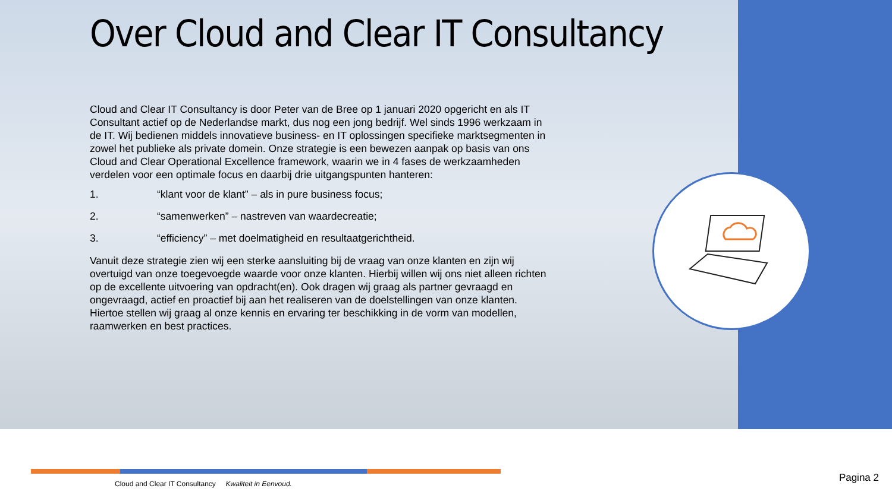Over Cloud and Clear IT Consultancy
Cloud and Clear IT Consultancy is door Peter van de Bree op 1 januari 2020 opgericht en als IT Consultant actief op de Nederlandse markt, dus nog een jong bedrijf. Wel sinds 1996 werkzaam in de IT. Wij bedienen middels innovatieve business- en IT oplossingen specifieke marktsegmenten in zowel het publieke als private domein. Onze strategie is een bewezen aanpak op basis van ons Cloud and Clear Operational Excellence framework, waarin we in 4 fases de werkzaamheden verdelen voor een optimale focus en daarbij drie uitgangspunten hanteren:
1. “klant voor de klant” – als in pure business focus;
2. “samenwerken” – nastreven van waardecreatie;
3. “efficiency” – met doelmatigheid en resultaatgerichtheid.
Vanuit deze strategie zien wij een sterke aansluiting bij de vraag van onze klanten en zijn wij overtuigd van onze toegevoegde waarde voor onze klanten. Hierbij willen wij ons niet alleen richten op de excellente uitvoering van opdracht(en). Ook dragen wij graag als partner gevraagd en ongevraagd, actief en proactief bij aan het realiseren van de doelstellingen van onze klanten. Hiertoe stellen wij graag al onze kennis en ervaring ter beschikking in de vorm van modellen, raamwerken en best practices.
Cloud and Clear IT Consultancy Kwaliteit in Eenvoud.
Pagina 2